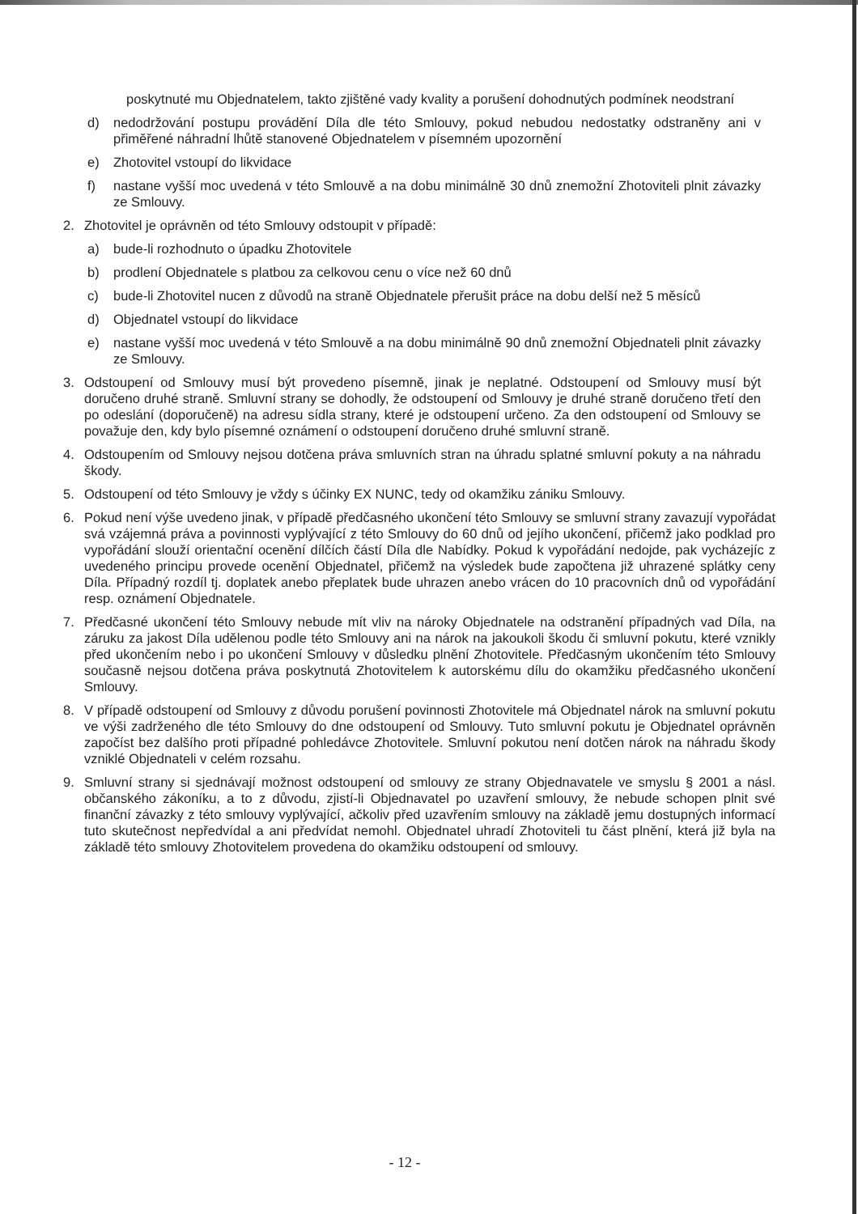poskytnuté mu Objednatelem, takto zjištěné vady kvality a porušení dohodnutých podmínek neodstraní
d) nedodržování postupu provádění Díla dle této Smlouvy, pokud nebudou nedostatky odstraněny ani v přiměřené náhradní lhůtě stanovené Objednatelem v písemném upozornění
e) Zhotovitel vstoupí do likvidace
f) nastane vyšší moc uvedená v této Smlouvě a na dobu minimálně 30 dnů znemožní Zhotoviteli plnit závazky ze Smlouvy.
2. Zhotovitel je oprávněn od této Smlouvy odstoupit v případě:
a) bude-li rozhodnuto o úpadku Zhotovitele
b) prodlení Objednatele s platbou za celkovou cenu o více než 60 dnů
c) bude-li Zhotovitel nucen z důvodů na straně Objednatele přerušit práce na dobu delší než 5 měsíců
d) Objednatel vstoupí do likvidace
e) nastane vyšší moc uvedená v této Smlouvě a na dobu minimálně 90 dnů znemožní Objednateli plnit závazky ze Smlouvy.
3. Odstoupení od Smlouvy musí být provedeno písemně, jinak je neplatné. Odstoupení od Smlouvy musí být doručeno druhé straně. Smluvní strany se dohodly, že odstoupení od Smlouvy je druhé straně doručeno třetí den po odeslání (doporučeně) na adresu sídla strany, které je odstoupení určeno. Za den odstoupení od Smlouvy se považuje den, kdy bylo písemné oznámení o odstoupení doručeno druhé smluvní straně.
4. Odstoupením od Smlouvy nejsou dotčena práva smluvních stran na úhradu splatné smluvní pokuty a na náhradu škody.
5. Odstoupení od této Smlouvy je vždy s účinky EX NUNC, tedy od okamžiku zániku Smlouvy.
6. Pokud není výše uvedeno jinak, v případě předčasného ukončení této Smlouvy se smluvní strany zavazují vypořádat svá vzájemná práva a povinnosti vyplývající z této Smlouvy do 60 dnů od jejího ukončení, přičemž jako podklad pro vypořádání slouží orientační ocenění dílčích částí Díla dle Nabídky. Pokud k vypořádání nedojde, pak vycházejíc z uvedeného principu provede ocenění Objednatel, přičemž na výsledek bude započtena již uhrazené splátky ceny Díla. Případný rozdíl tj. doplatek anebo přeplatek bude uhrazen anebo vrácen do 10 pracovních dnů od vypořádání resp. oznámení Objednatele.
7. Předčasné ukončení této Smlouvy nebude mít vliv na nároky Objednatele na odstranění případných vad Díla, na záruku za jakost Díla udělenou podle této Smlouvy ani na nárok na jakoukoli škodu či smluvní pokutu, které vznikly před ukončením nebo i po ukončení Smlouvy v důsledku plnění Zhotovitele. Předčasným ukončením této Smlouvy současně nejsou dotčena práva poskytnutá Zhotovitelem k autorskému dílu do okamžiku předčasného ukončení Smlouvy.
8. V případě odstoupení od Smlouvy z důvodu porušení povinnosti Zhotovitele má Objednatel nárok na smluvní pokutu ve výši zadrženého dle této Smlouvy do dne odstoupení od Smlouvy. Tuto smluvní pokutu je Objednatel oprávněn započíst bez dalšího proti případné pohledávce Zhotovitele. Smluvní pokutou není dotčen nárok na náhradu škody vzniklé Objednateli v celém rozsahu.
9. Smluvní strany si sjednávají možnost odstoupení od smlouvy ze strany Objednavatele ve smyslu § 2001 a násl. občanského zákoníku, a to z důvodu, zjistí-li Objednavatel po uzavření smlouvy, že nebude schopen plnit své finanční závazky z této smlouvy vyplývající, ačkoliv před uzavřením smlouvy na základě jemu dostupných informací tuto skutečnost nepředvídal a ani předvídat nemohl. Objednatel uhradí Zhotoviteli tu část plnění, která již byla na základě této smlouvy Zhotovitelem provedena do okamžiku odstoupení od smlouvy.
- 12 -